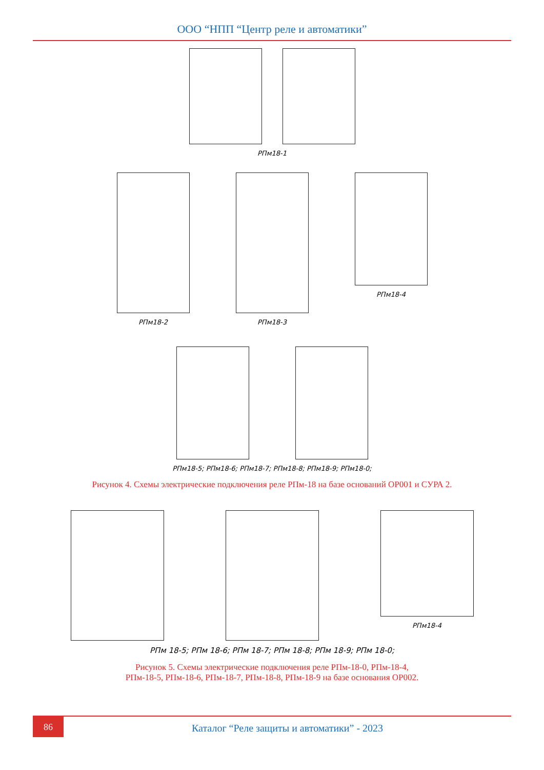ООО “НПП “Центр реле и автоматики”
РПм18-1
РПм18-2 РПм18-3 РПм18-4
РПм18-5; РПм18-6; РПм18-7; РПм18-8; РПм18-9; РПм18-0;
Рисунок 4. Схемы электрические подключения реле РПм-18 на базе оснований ОР001 и СУРА 2.
РПм18-4
РПм 18-5; РПм 18-6; РПм 18-7; РПм 18-8; РПм 18-9; РПм 18-0;
Рисунок 5. Схемы электрические подключения реле РПм-18-0, РПм-18-4,
РПм-18-5, РПм-18-6, РПм-18-7, РПм-18-8, РПм-18-9 на базе основания ОР002.
86
Каталог “Реле защиты и автоматики” - 2023